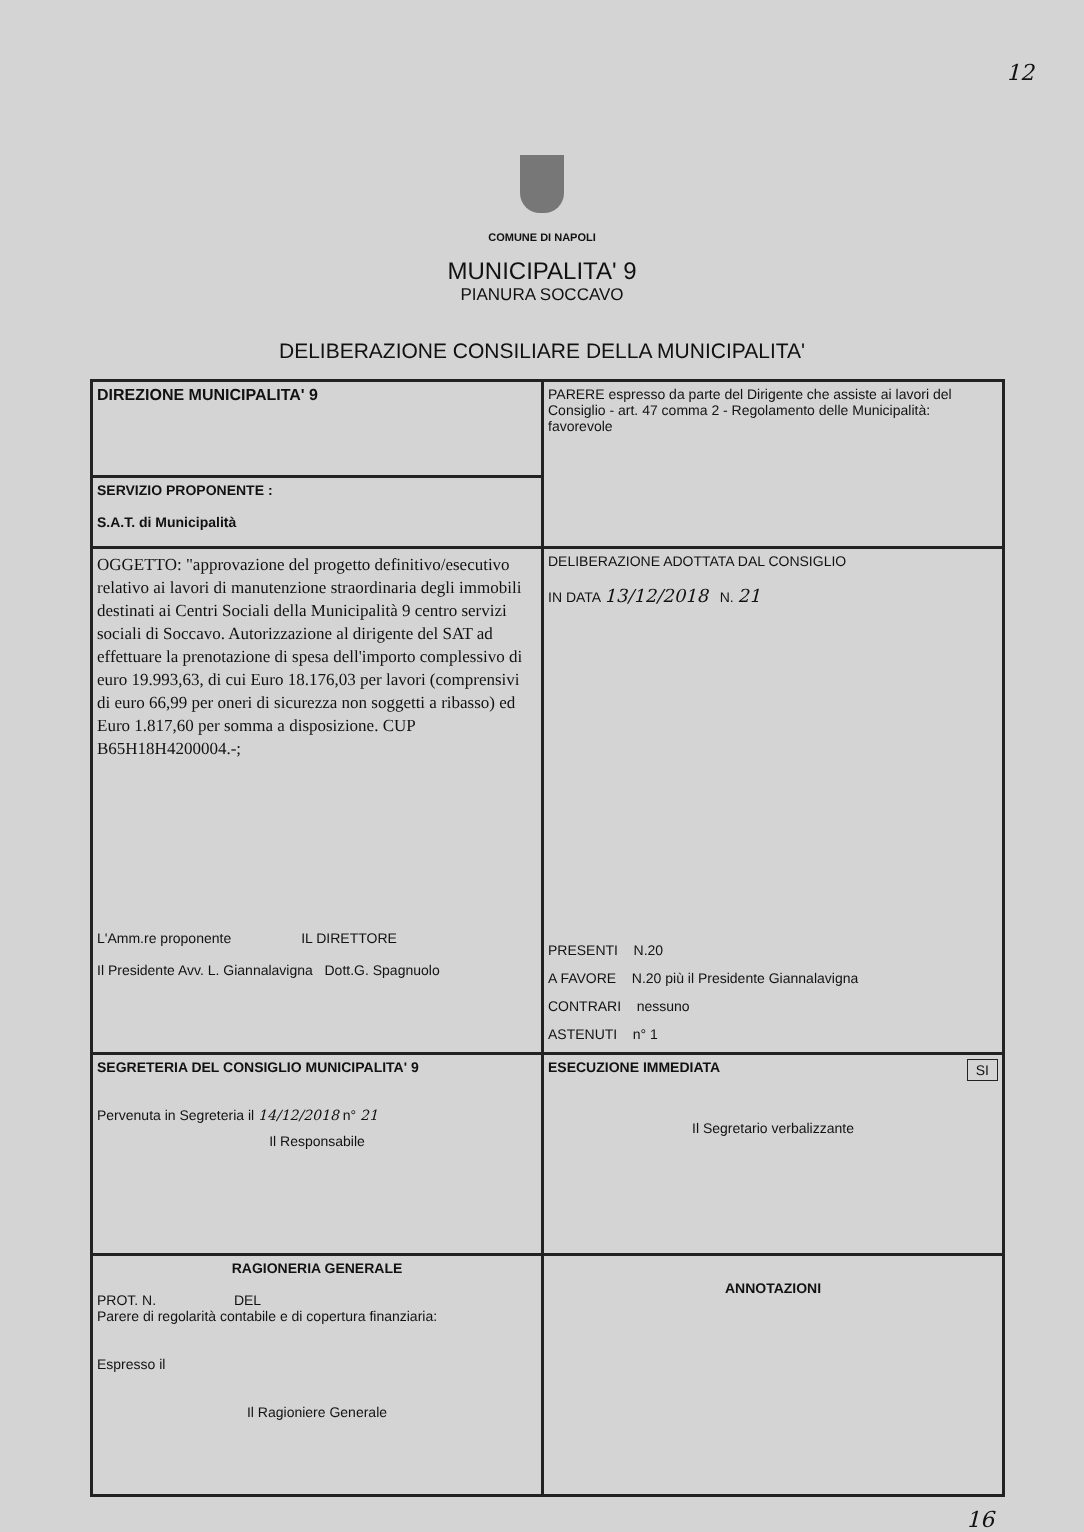12
COMUNE DI NAPOLI
MUNICIPALITA' 9
PIANURA SOCCAVO
DELIBERAZIONE CONSILIARE DELLA MUNICIPALITA'
| DIREZIONE MUNICIPALITA' 9 | PARERE espresso da parte del Dirigente che assiste ai lavori del Consiglio - art. 47 comma 2 - Regolamento delle Municipalità: favorevole |
| SERVIZIO PROPONENTE : S.A.T. di Municipalità | |
| OGGETTO: "approvazione del progetto definitivo/esecutivo relativo ai lavori di manutenzione straordinaria degli immobili destinati ai Centri Sociali della Municipalità 9 centro servizi sociali di Soccavo. Autorizzazione al dirigente del SAT ad effettuare la prenotazione di spesa dell'importo complessivo di euro 19.993,63, di cui Euro 18.176,03 per lavori (comprensivi di euro 66,99 per oneri di sicurezza non soggetti a ribasso) ed Euro 1.817,60 per somma a disposizione. CUP B65H18H4200004.-; L'Amm.re proponente IL DIRETTORE Il Presidente Avv. L. Giannalavigna Dott.G. Spagnuolo | DELIBERAZIONE ADOTTATA DAL CONSIGLIO IN DATA 13/12/2018 N. 21 PRESENTI N.20 A FAVORE N.20 più il Presidente Giannalavigna CONTRARI nessuno ASTENUTI n° 1 |
| SEGRETERIA DEL CONSIGLIO MUNICIPALITA' 9 Pervenuta in Segreteria il 14/12/2018 n° 21 Il Responsabile | ESECUZIONE IMMEDIATA SI Il Segretario verbalizzante |
| RAGIONERIA GENERALE PROT. N. DEL Parere di regolarità contabile e di copertura finanziaria: Espresso il Il Ragioniere Generale | ANNOTAZIONI |
16